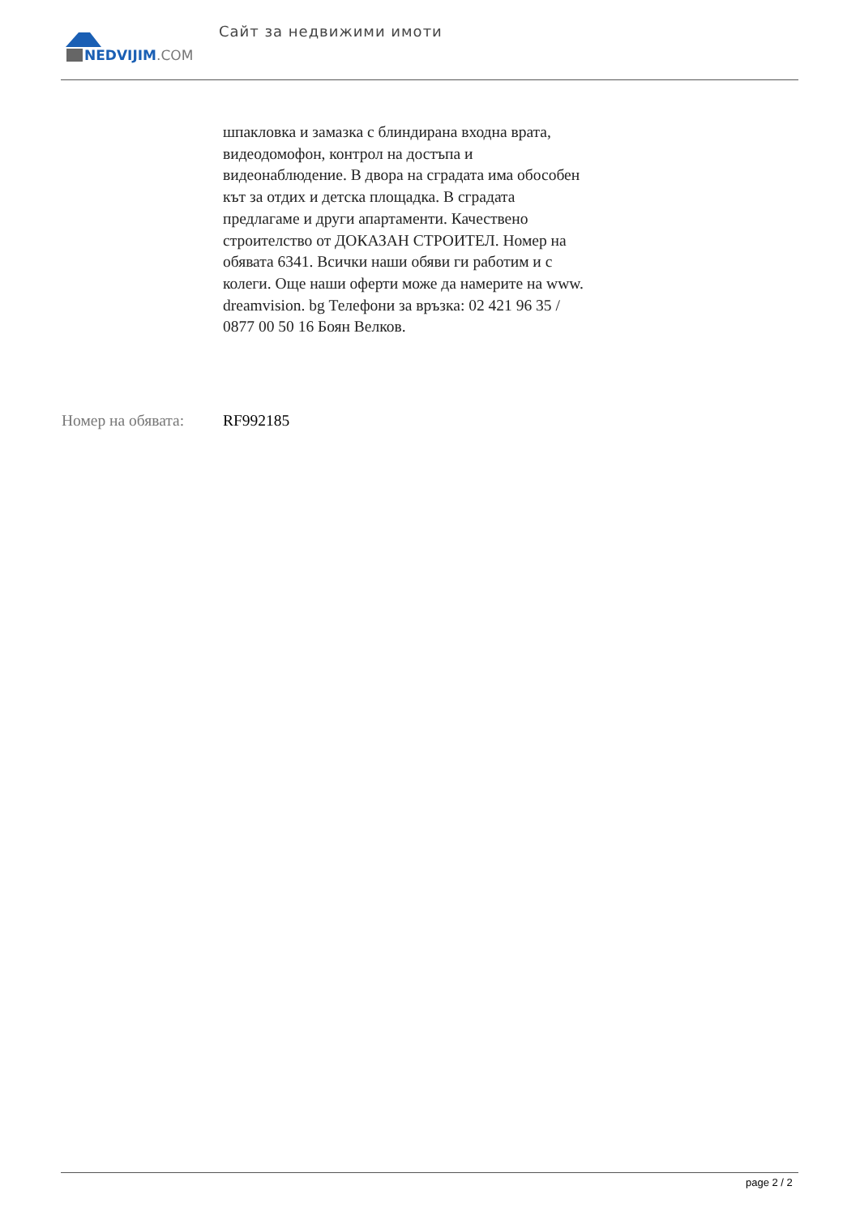NEDVIJIM.COM Сайт за недвижими имоти
шпакловка и замазка с блиндирана входна врата, видеодомофон, контрол на достъпа и видеонаблюдение. В двора на сградата има обособен кът за отдих и детска площадка. В сградата предлагаме и други апартаменти. Качествено строителство от ДОКАЗАН СТРОИТЕЛ. Номер на обявата 6341. Всички наши обяви ги работим и с колеги. Още наши оферти може да намерите на www. dreamvision. bg Телефони за връзка: 02 421 96 35 / 0877 00 50 16 Боян Велков.
Номер на обявата: RF992185
page 2 / 2